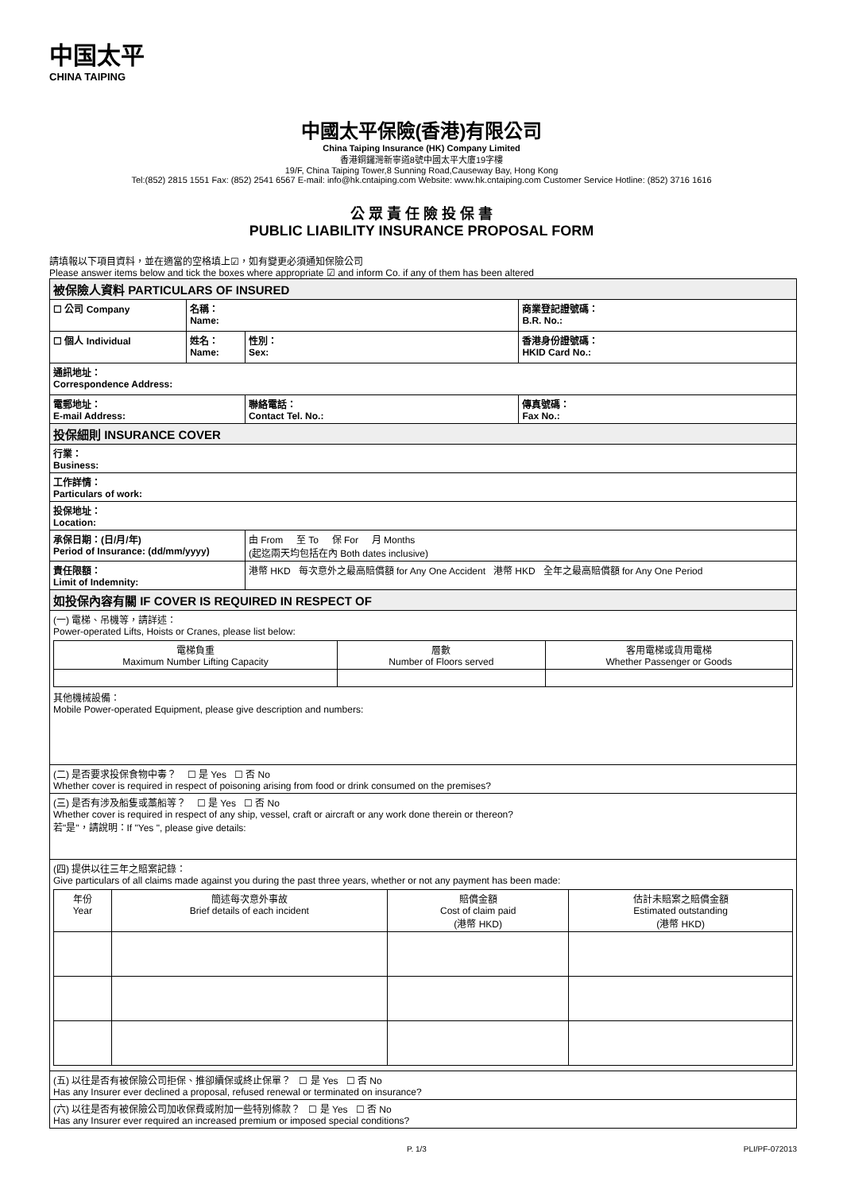中国太平
CHINA TAIPING
中國太平保險(香港)有限公司
China Taiping Insurance (HK) Company Limited
香港銅鑼灣新寧道8號中國太平大廈19字樓
19/F, China Taiping Tower,8 Sunning Road,Causeway Bay, Hong Kong
Tel:(852) 2815 1551 Fax: (852) 2541 6567 E-mail: info@hk.cntaiping.com Website: www.hk.cntaiping.com Customer Service Hotline: (852) 3716 1616
公 眾 責 任 險 投 保 書
PUBLIC LIABILITY INSURANCE PROPOSAL FORM
請填報以下項目資料，並在適當的空格填上☑，如有變更必須通知保險公司
Please answer items below and tick the boxes where appropriate ☑ and inform Co. if any of them has been altered
| 被保險人資料 PARTICULARS OF INSURED | | | | |
| ☐ 公司 Company | 名稱： Name: | | 商業登記證號碼： B.R. No.: | |
| ☐ 個人 Individual | 姓名： Name: | 性別： Sex: | 香港身份證號碼： HKID Card No.: | |
| 通訊地址： Correspondence Address: | | | | |
| 電郵地址： E-mail Address: | | 聯絡電話： Contact Tel. No.: | | 傳真號碼： Fax No.: |
| 投保細則 INSURANCE COVER | | | | |
| 行業： Business: | | | | |
| 工作詳情： Particulars of work: | | | | |
| 投保地址： Location: | | | | |
| 承保日期：(日/月/年) Period of Insurance: (dd/mm/yyyy) | | 由 From 至 To 保 For 月 Months (起迄兩天均包括在內 Both dates inclusive) | | |
| 責任限額： Limit of Indemnity: | | 港幣 HKD 每次意外之最高賠償額 for Any One Accident 港幣 HKD 全年之最高賠償額 for Any One Period | | |
| 如投保內容有關 IF COVER IS REQUIRED IN RESPECT OF | | | | |
| (一) 電梯、吊機等，請詳述： Power-operated Lifts, Hoists or Cranes, please list below: / 電梯負重 Maximum Number Lifting Capacity / 層數 Number of Floors served / 客用電梯或貨用電梯 Whether Passenger or Goods / 其他機械設備： Mobile Power-operated Equipment, please give description and numbers: | | | | |
| (二) 是否要求投保食物中毒？ ☐ 是 Yes ☐ 否 No Whether cover is required in respect of poisoning arising from food or drink consumed on the premises? | | | | |
| (三) 是否有涉及船隻或藁船等？ ☐ 是 Yes ☐ 否 No Whether cover is required in respect of any ship, vessel, craft or aircraft or any work done therein or thereon? 若"是"，請說明：If "Yes ", please give details: | | | | |
| (四) 提供以往三年之賠案記錄： Give particulars of all claims made against you during the past three years, whether or not any payment has been made: / 年份 Year / 簡述每次意外事故 Brief details of each incident / 賠償金額 Cost of claim paid (港幣 HKD) / 估計未賠案之賠償金額 Estimated outstanding (港幣 HKD) / | | | | |
| (五) 以往是否有被保險公司拒保、推卻續保或終止保單？ ☐ 是 Yes ☐ 否 No Has any Insurer ever declined a proposal, refused renewal or terminated on insurance? | | | | |
| (六) 以往是否有被保險公司加收保費或附加一些特別條款？ ☐ 是 Yes ☐ 否 No Has any Insurer ever required an increased premium or imposed special conditions? | | | | |
P. 1/3 PLI/PF-072013